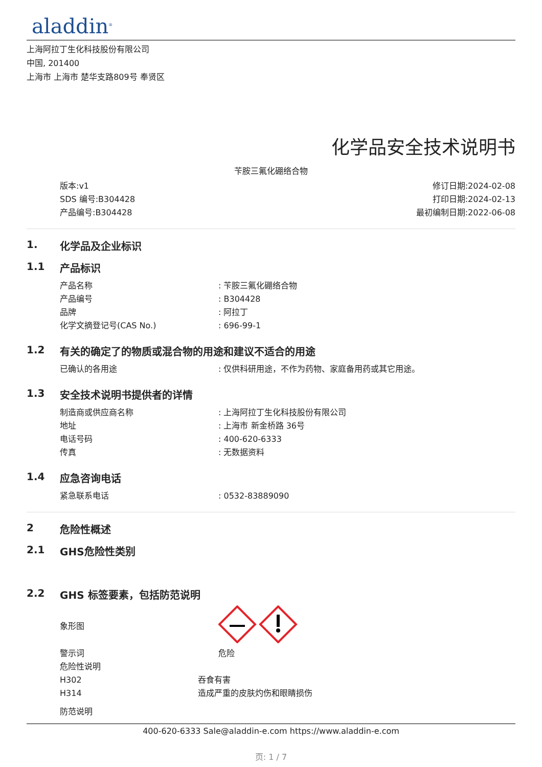aladdin<sup>®</sup>
上海阿拉丁生化科技股份有限公司
中国, 201400
上海市 上海市 楚华支路809号 奉贤区
化学品安全技术说明书
苄胺三氟化硼络合物
版本:v1
SDS 编号:B304428
产品编号:B304428
修订日期:2024-02-08
打印日期:2024-02-13
最初编制日期:2022-06-08
1. 化学品及企业标识
1.1 产品标识
产品名称: 苄胺三氟化硼络合物
产品编号: B304428
品牌: 阿拉丁
化学文摘登记号(CAS No.): 696-99-1
1.2 有关的确定了的物质或混合物的用途和建议不适合的用途
已确认的各用途: 仅供科研用途，不作为药物、家庭备用药或其它用途。
1.3 安全技术说明书提供者的详情
制造商或供应商名称: 上海阿拉丁生化科技股份有限公司
地址: 上海市 新金桥路 36号
电话号码: 400-620-6333
传真: 无数据资料
1.4 应急咨询电话
紧急联系电话: 0532-83889090
2 危险性概述
2.1 GHS危险性类别
2.2 GHS 标签要素，包括防范说明
象形图
警示词 危险
危险性说明
H302 吞食有害
H314 造成严重的皮肤灼伤和眼睛损伤
防范说明
400-620-6333 Sale@aladdin-e.com https://www.aladdin-e.com
页: 1 / 7